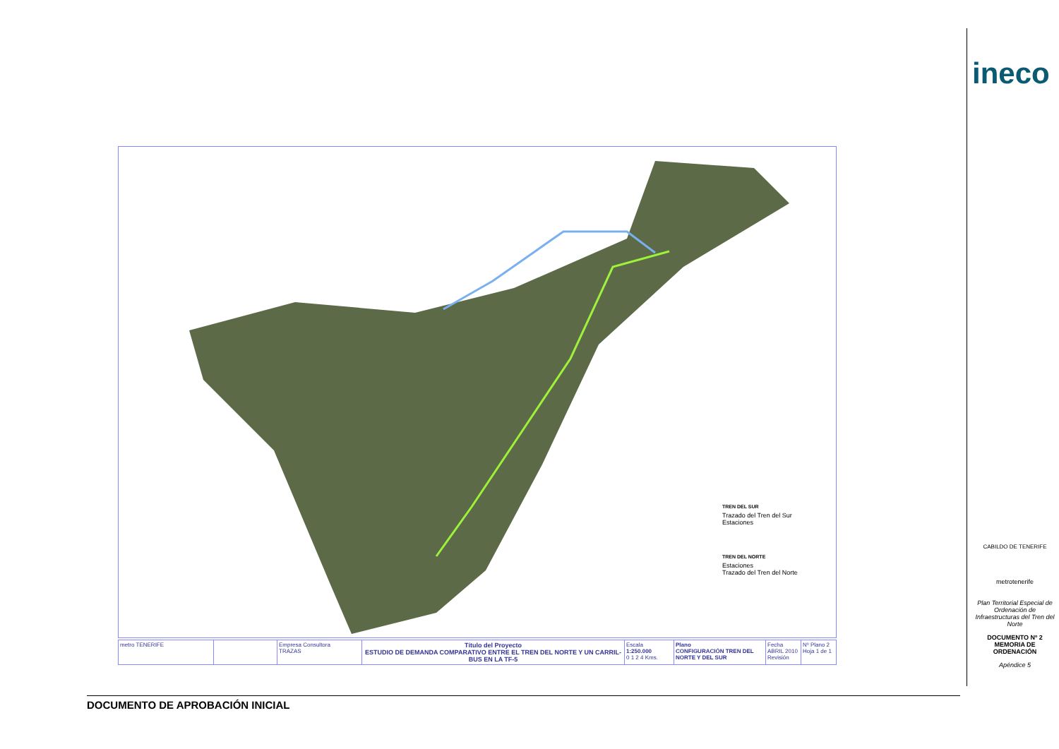ineco
TREN DEL SUR
Trazado del Tren del Sur
Estaciones
TREN DEL NORTE
Estaciones
Trazado del Tren del Norte
| metro TENERIFE | | Empresa Consultora TRAZAS | Título del Proyecto ESTUDIO DE DEMANDA COMPARATIVO ENTRE EL TREN DEL NORTE Y UN CARRIL-BUS EN LA TF-5 | Escala 1:250.000 0 1 2 4 Kms. | Plano CONFIGURACIÓN TREN DEL NORTE Y DEL SUR | Fecha ABRIL 2010 Revisión | Nº Plano 2 Hoja 1 de 1 |
CABILDO DE TENERIFE
metrotenerife
Plan Territorial Especial de Ordenación de Infraestructuras del Tren del Norte
DOCUMENTO Nº 2
MEMORIA DE ORDENACIÓN
Apéndice 5
DOCUMENTO DE APROBACIÓN INICIAL